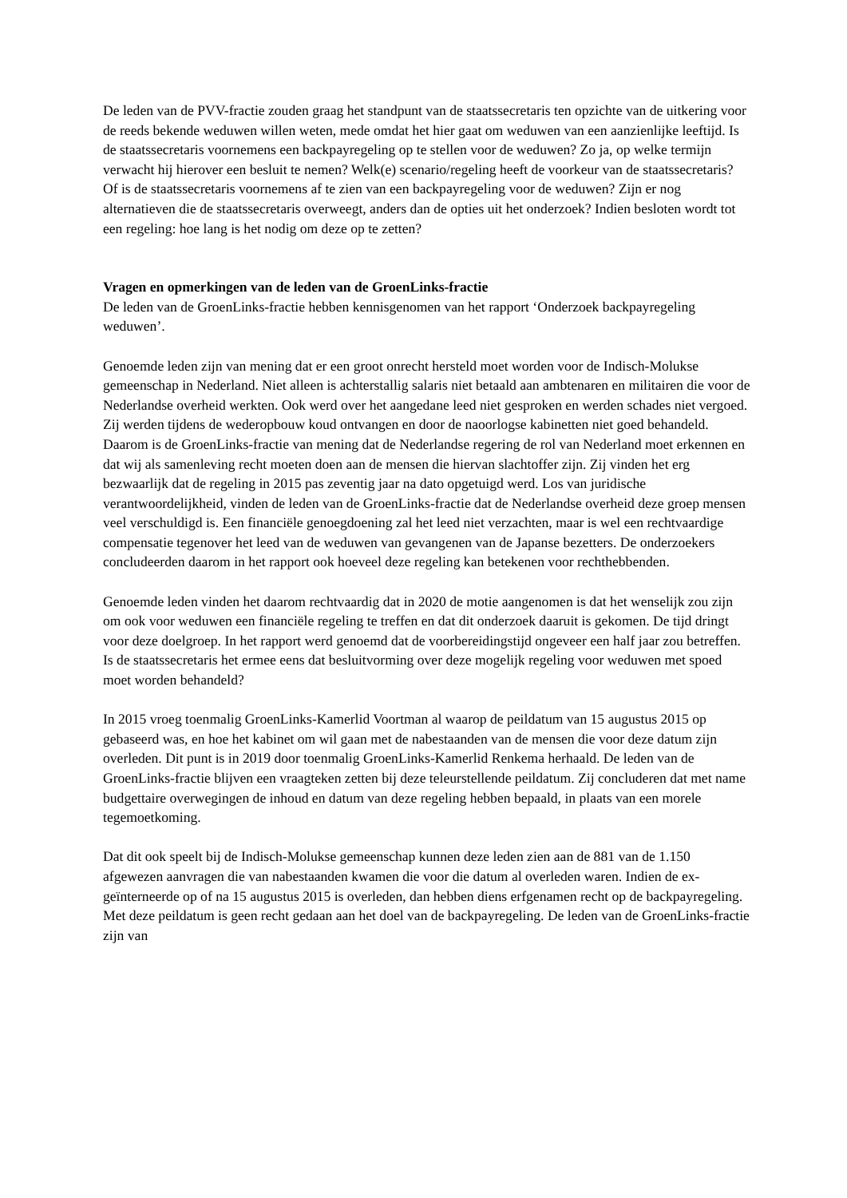De leden van de PVV-fractie zouden graag het standpunt van de staatssecretaris ten opzichte van de uitkering voor de reeds bekende weduwen willen weten, mede omdat het hier gaat om weduwen van een aanzienlijke leeftijd. Is de staatssecretaris voornemens een backpayregeling op te stellen voor de weduwen? Zo ja, op welke termijn verwacht hij hierover een besluit te nemen? Welk(e) scenario/regeling heeft de voorkeur van de staatssecretaris? Of is de staatssecretaris voornemens af te zien van een backpayregeling voor de weduwen? Zijn er nog alternatieven die de staatssecretaris overweegt, anders dan de opties uit het onderzoek? Indien besloten wordt tot een regeling: hoe lang is het nodig om deze op te zetten?
Vragen en opmerkingen van de leden van de GroenLinks-fractie
De leden van de GroenLinks-fractie hebben kennisgenomen van het rapport ‘Onderzoek backpayregeling weduwen’.
Genoemde leden zijn van mening dat er een groot onrecht hersteld moet worden voor de Indisch-Molukse gemeenschap in Nederland. Niet alleen is achterstallig salaris niet betaald aan ambtenaren en militairen die voor de Nederlandse overheid werkten. Ook werd over het aangedane leed niet gesproken en werden schades niet vergoed. Zij werden tijdens de wederopbouw koud ontvangen en door de naoorlogse kabinetten niet goed behandeld. Daarom is de GroenLinks-fractie van mening dat de Nederlandse regering de rol van Nederland moet erkennen en dat wij als samenleving recht moeten doen aan de mensen die hiervan slachtoffer zijn. Zij vinden het erg bezwaarlijk dat de regeling in 2015 pas zeventig jaar na dato opgetuigd werd. Los van juridische verantwoordelijkheid, vinden de leden van de GroenLinks-fractie dat de Nederlandse overheid deze groep mensen veel verschuldigd is. Een financiële genoegdoening zal het leed niet verzachten, maar is wel een rechtvaardige compensatie tegenover het leed van de weduwen van gevangenen van de Japanse bezetters. De onderzoekers concludeerden daarom in het rapport ook hoeveel deze regeling kan betekenen voor rechthebbenden.
Genoemde leden vinden het daarom rechtvaardig dat in 2020 de motie aangenomen is dat het wenselijk zou zijn om ook voor weduwen een financiële regeling te treffen en dat dit onderzoek daaruit is gekomen. De tijd dringt voor deze doelgroep. In het rapport werd genoemd dat de voorbereidingstijd ongeveer een half jaar zou betreffen. Is de staatssecretaris het ermee eens dat besluitvorming over deze mogelijk regeling voor weduwen met spoed moet worden behandeld?
In 2015 vroeg toenmalig GroenLinks-Kamerlid Voortman al waarop de peildatum van 15 augustus 2015 op gebaseerd was, en hoe het kabinet om wil gaan met de nabestaanden van de mensen die voor deze datum zijn overleden. Dit punt is in 2019 door toenmalig GroenLinks-Kamerlid Renkema herhaald. De leden van de GroenLinks-fractie blijven een vraagteken zetten bij deze teleurstellende peildatum. Zij concluderen dat met name budgettaire overwegingen de inhoud en datum van deze regeling hebben bepaald, in plaats van een morele tegemoetkoming.
Dat dit ook speelt bij de Indisch-Molukse gemeenschap kunnen deze leden zien aan de 881 van de 1.150 afgewezen aanvragen die van nabestaanden kwamen die voor die datum al overleden waren. Indien de ex-geïnterneerde op of na 15 augustus 2015 is overleden, dan hebben diens erfgenamen recht op de backpayregeling. Met deze peildatum is geen recht gedaan aan het doel van de backpayregeling. De leden van de GroenLinks-fractie zijn van